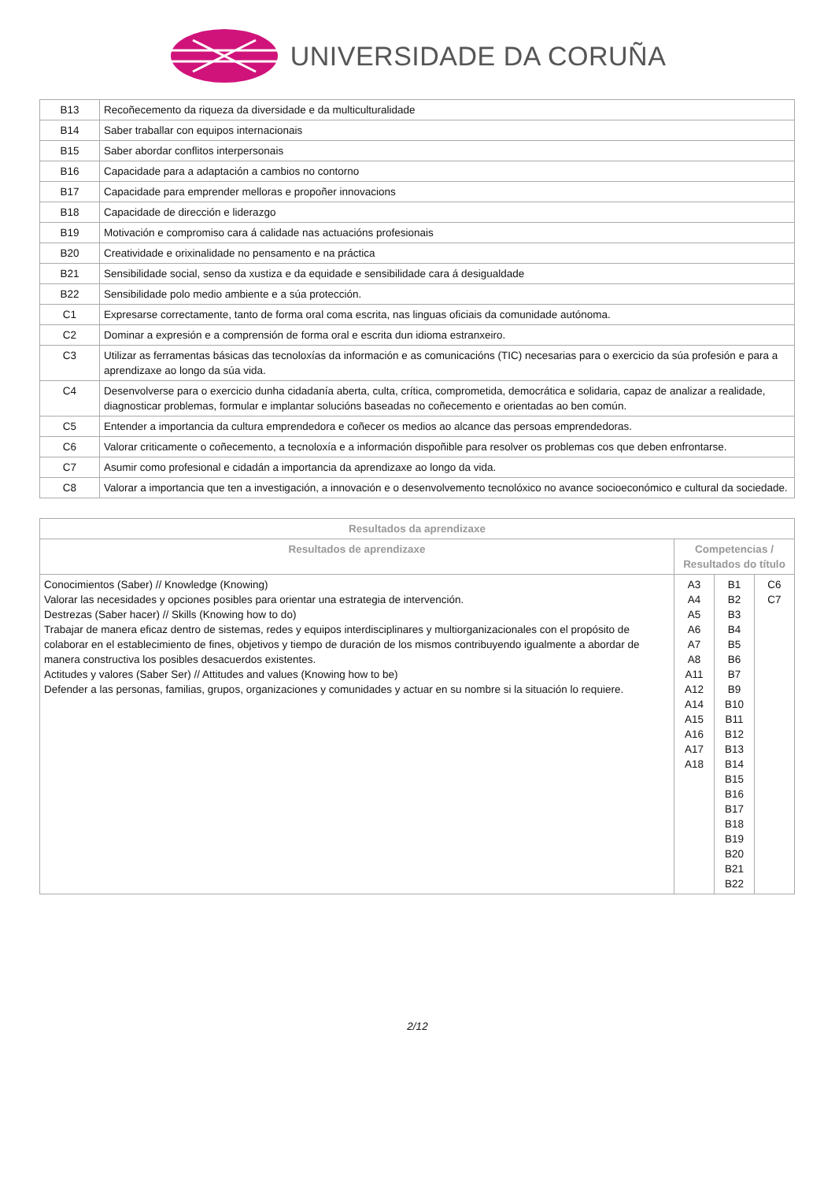UNIVERSIDADE DA CORUÑA
| B13 | Recoñecemento da riqueza da diversidade e da multiculturalidade |
| B14 | Saber traballar con equipos internacionais |
| B15 | Saber abordar conflitos interpersonais |
| B16 | Capacidade para a adaptación a cambios no contorno |
| B17 | Capacidade para emprender melloras e propoñer innovacions |
| B18 | Capacidade de dirección e liderazgo |
| B19 | Motivación e compromiso cara á calidade nas actuacións profesionais |
| B20 | Creatividade e orixinalidade no pensamento e na práctica |
| B21 | Sensibilidade social, senso da xustiza e da equidade e sensibilidade cara á desigualdade |
| B22 | Sensibilidade polo medio ambiente e a súa protección. |
| C1 | Expresarse correctamente, tanto de forma oral coma escrita, nas linguas oficiais da comunidade autónoma. |
| C2 | Dominar a expresión e a comprensión de forma oral e escrita dun idioma estranxeiro. |
| C3 | Utilizar as ferramentas básicas das tecnoloxías da información e as comunicacións (TIC) necesarias para o exercicio da súa profesión e para a aprendizaxe ao longo da súa vida. |
| C4 | Desenvolverse para o exercicio dunha cidadanía aberta, culta, crítica, comprometida, democrática e solidaria, capaz de analizar a realidade, diagnosticar problemas, formular e implantar solucións baseadas no coñecemento e orientadas ao ben común. |
| C5 | Entender a importancia da cultura emprendedora e coñecer os medios ao alcance das persoas emprendedoras. |
| C6 | Valorar criticamente o coñecemento, a tecnoloxía e a información dispoñible para resolver os problemas cos que deben enfrontarse. |
| C7 | Asumir como profesional e cidadán a importancia da aprendizaxe ao longo da vida. |
| C8 | Valorar a importancia que ten a investigación, a innovación e o desenvolvemento tecnolóxico no avance socioeconómico e cultural da sociedade. |
| Resultados da aprendizaxe | | | |
| --- | --- | --- | --- |
| Resultados de aprendizaxe | Competencias / Resultados do título | | |
| Conocimientos (Saber) // Knowledge (Knowing) Valorar las necesidades y opciones posibles para orientar una estrategia de intervención. Destrezas (Saber hacer) // Skills (Knowing how to do) Trabajar de manera eficaz dentro de sistemas, redes y equipos interdisciplinares y multiorganizacionales con el propósito de colaborar en el establecimiento de fines, objetivos y tiempo de duración de los mismos contribuyendo igualmente a abordar de manera constructiva los posibles desacuerdos existentes. Actitudes y valores (Saber Ser) // Attitudes and values (Knowing how to be) Defender a las personas, familias, grupos, organizaciones y comunidades y actuar en su nombre si la situación lo requiere. | A3 A4 A5 A6 A7 A8 A11 A12 A14 A15 A16 A17 A18 | B1 B2 B3 B4 B5 B6 B7 B9 B10 B11 B12 B13 B14 B15 B16 B17 B18 B19 B20 B21 B22 | C6 C7 |
2/12